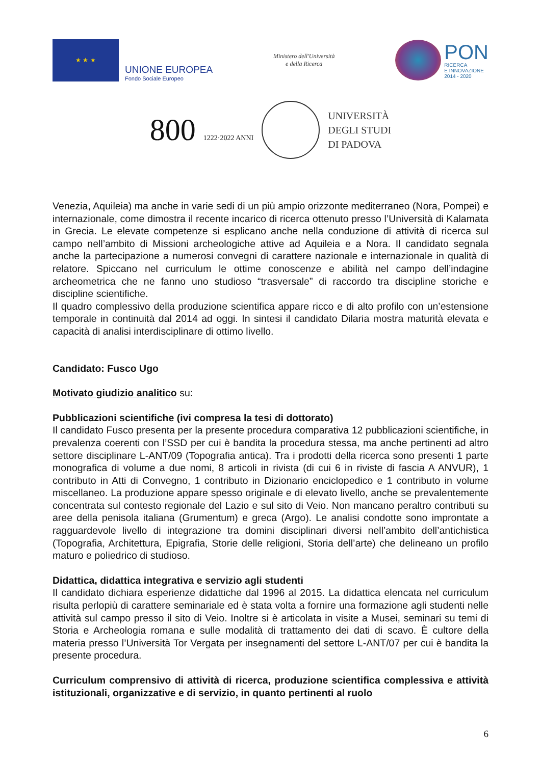★ ★ ★
UNIONE EUROPEA
Fondo Sociale Europeo
Ministero dell'Università
e della Ricerca
PON
RICERCA
E INNOVAZIONE
2014 - 2020
800 1222·2022 ANNI
UNIVERSITÀ
DEGLI STUDI
DI PADOVA
Venezia, Aquileia) ma anche in varie sedi di un più ampio orizzonte mediterraneo (Nora, Pompei) e internazionale, come dimostra il recente incarico di ricerca ottenuto presso l’Università di Kalamata in Grecia. Le elevate competenze si esplicano anche nella conduzione di attività di ricerca sul campo nell’ambito di Missioni archeologiche attive ad Aquileia e a Nora. Il candidato segnala anche la partecipazione a numerosi convegni di carattere nazionale e internazionale in qualità di relatore. Spiccano nel curriculum le ottime conoscenze e abilità nel campo dell’indagine archeometrica che ne fanno uno studioso “trasversale” di raccordo tra discipline storiche e discipline scientifiche.
Il quadro complessivo della produzione scientifica appare ricco e di alto profilo con un’estensione temporale in continuità dal 2014 ad oggi. In sintesi il candidato Dilaria mostra maturità elevata e capacità di analisi interdisciplinare di ottimo livello.
Candidato: Fusco Ugo
Motivato giudizio analitico su:
Pubblicazioni scientifiche (ivi compresa la tesi di dottorato)
Il candidato Fusco presenta per la presente procedura comparativa 12 pubblicazioni scientifiche, in prevalenza coerenti con l’SSD per cui è bandita la procedura stessa, ma anche pertinenti ad altro settore disciplinare L-ANT/09 (Topografia antica). Tra i prodotti della ricerca sono presenti 1 parte monografica di volume a due nomi, 8 articoli in rivista (di cui 6 in riviste di fascia A ANVUR), 1 contributo in Atti di Convegno, 1 contributo in Dizionario enciclopedico e 1 contributo in volume miscellaneo. La produzione appare spesso originale e di elevato livello, anche se prevalentemente concentrata sul contesto regionale del Lazio e sul sito di Veio. Non mancano peraltro contributi su aree della penisola italiana (Grumentum) e greca (Argo). Le analisi condotte sono improntate a ragguardevole livello di integrazione tra domini disciplinari diversi nell’ambito dell’antichistica (Topografia, Architettura, Epigrafia, Storie delle religioni, Storia dell’arte) che delineano un profilo maturo e poliedrico di studioso.
Didattica, didattica integrativa e servizio agli studenti
Il candidato dichiara esperienze didattiche dal 1996 al 2015. La didattica elencata nel curriculum risulta perlopiù di carattere seminariale ed è stata volta a fornire una formazione agli studenti nelle attività sul campo presso il sito di Veio. Inoltre si è articolata in visite a Musei, seminari su temi di Storia e Archeologia romana e sulle modalità di trattamento dei dati di scavo. È cultore della materia presso l’Università Tor Vergata per insegnamenti del settore L-ANT/07 per cui è bandita la presente procedura.
Curriculum comprensivo di attività di ricerca, produzione scientifica complessiva e attività istituzionali, organizzative e di servizio, in quanto pertinenti al ruolo
6